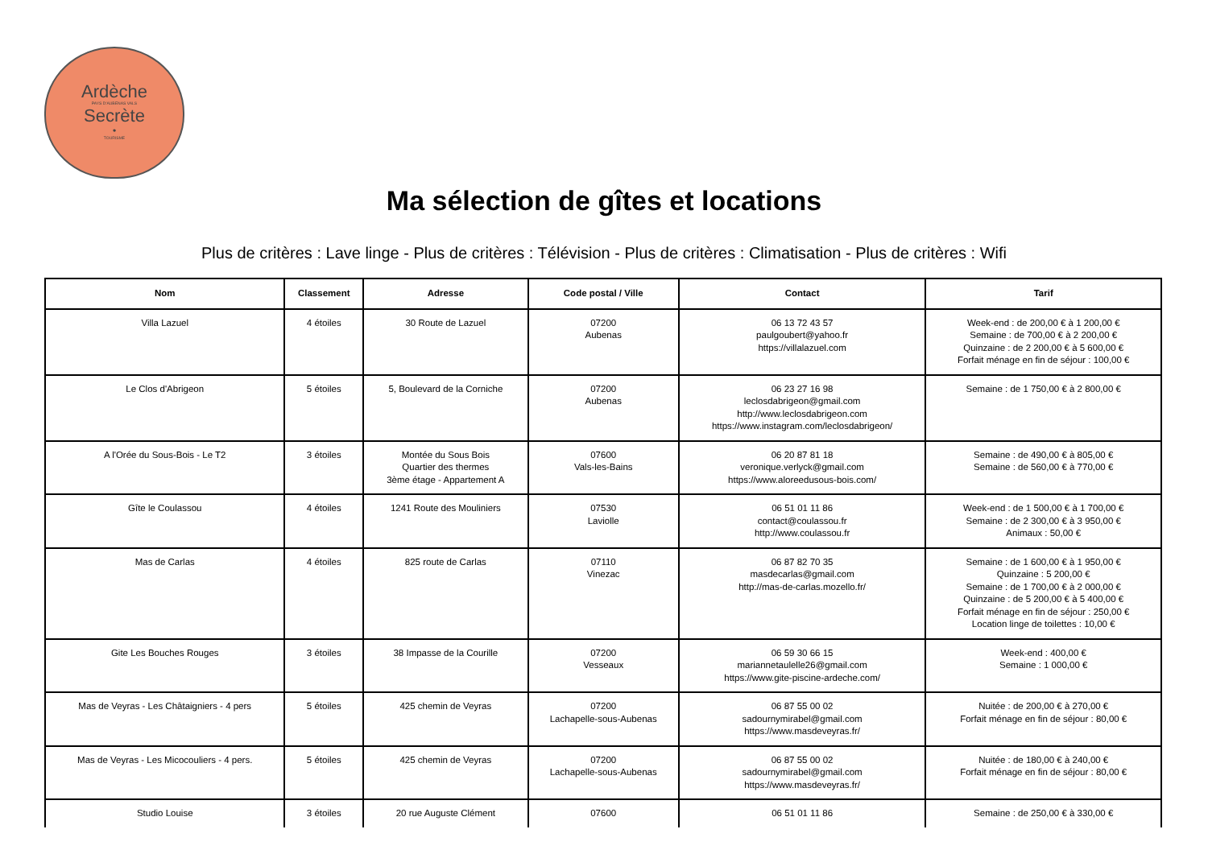Ardèche
PAYS D'AUBENAS VALS
Secrète
•
TOURISME
Ma sélection de gîtes et locations
Plus de critères : Lave linge - Plus de critères : Télévision - Plus de critères : Climatisation - Plus de critères : Wifi
| Nom | Classement | Adresse | Code postal / Ville | Contact | Tarif |
| --- | --- | --- | --- | --- | --- |
| Villa Lazuel | 4 étoiles | 30 Route de Lazuel | 07200 Aubenas | 06 13 72 43 57 paulgoubert@yahoo.fr https://villalazuel.com | Week-end : de 200,00 € à 1 200,00 € Semaine : de 700,00 € à 2 200,00 € Quinzaine : de 2 200,00 € à 5 600,00 € Forfait ménage en fin de séjour : 100,00 € |
| Le Clos d'Abrigeon | 5 étoiles | 5, Boulevard de la Corniche | 07200 Aubenas | 06 23 27 16 98 leclosdabrigeon@gmail.com http://www.leclosdabrigeon.com https://www.instagram.com/leclosdabrigeon/ | Semaine : de 1 750,00 € à 2 800,00 € |
| A l'Orée du Sous-Bois - Le T2 | 3 étoiles | Montée du Sous Bois Quartier des thermes 3ème étage - Appartement A | 07600 Vals-les-Bains | 06 20 87 81 18 veronique.verlyck@gmail.com https://www.aloreedusous-bois.com/ | Semaine : de 490,00 € à 805,00 € Semaine : de 560,00 € à 770,00 € |
| Gîte le Coulassou | 4 étoiles | 1241 Route des Mouliniers | 07530 Laviolle | 06 51 01 11 86 contact@coulassou.fr http://www.coulassou.fr | Week-end : de 1 500,00 € à 1 700,00 € Semaine : de 2 300,00 € à 3 950,00 € Animaux : 50,00 € |
| Mas de Carlas | 4 étoiles | 825 route de Carlas | 07110 Vinezac | 06 87 82 70 35 masdecarlas@gmail.com http://mas-de-carlas.mozello.fr/ | Semaine : de 1 600,00 € à 1 950,00 € Quinzaine : 5 200,00 € Semaine : de 1 700,00 € à 2 000,00 € Quinzaine : de 5 200,00 € à 5 400,00 € Forfait ménage en fin de séjour : 250,00 € Location linge de toilettes : 10,00 € |
| Gite Les Bouches Rouges | 3 étoiles | 38 Impasse de la Courille | 07200 Vesseaux | 06 59 30 66 15 mariannetaulelle26@gmail.com https://www.gite-piscine-ardeche.com/ | Week-end : 400,00 € Semaine : 1 000,00 € |
| Mas de Veyras - Les Châtaigniers - 4 pers | 5 étoiles | 425 chemin de Veyras | 07200 Lachapelle-sous-Aubenas | 06 87 55 00 02 sadournymirabel@gmail.com https://www.masdeveyras.fr/ | Nuitée : de 200,00 € à 270,00 € Forfait ménage en fin de séjour : 80,00 € |
| Mas de Veyras - Les Micocouliers - 4 pers. | 5 étoiles | 425 chemin de Veyras | 07200 Lachapelle-sous-Aubenas | 06 87 55 00 02 sadournymirabel@gmail.com https://www.masdeveyras.fr/ | Nuitée : de 180,00 € à 240,00 € Forfait ménage en fin de séjour : 80,00 € |
| Studio Louise | 3 étoiles | 20 rue Auguste Clément | 07600 | 06 51 01 11 86 | Semaine : de 250,00 € à 330,00 € |